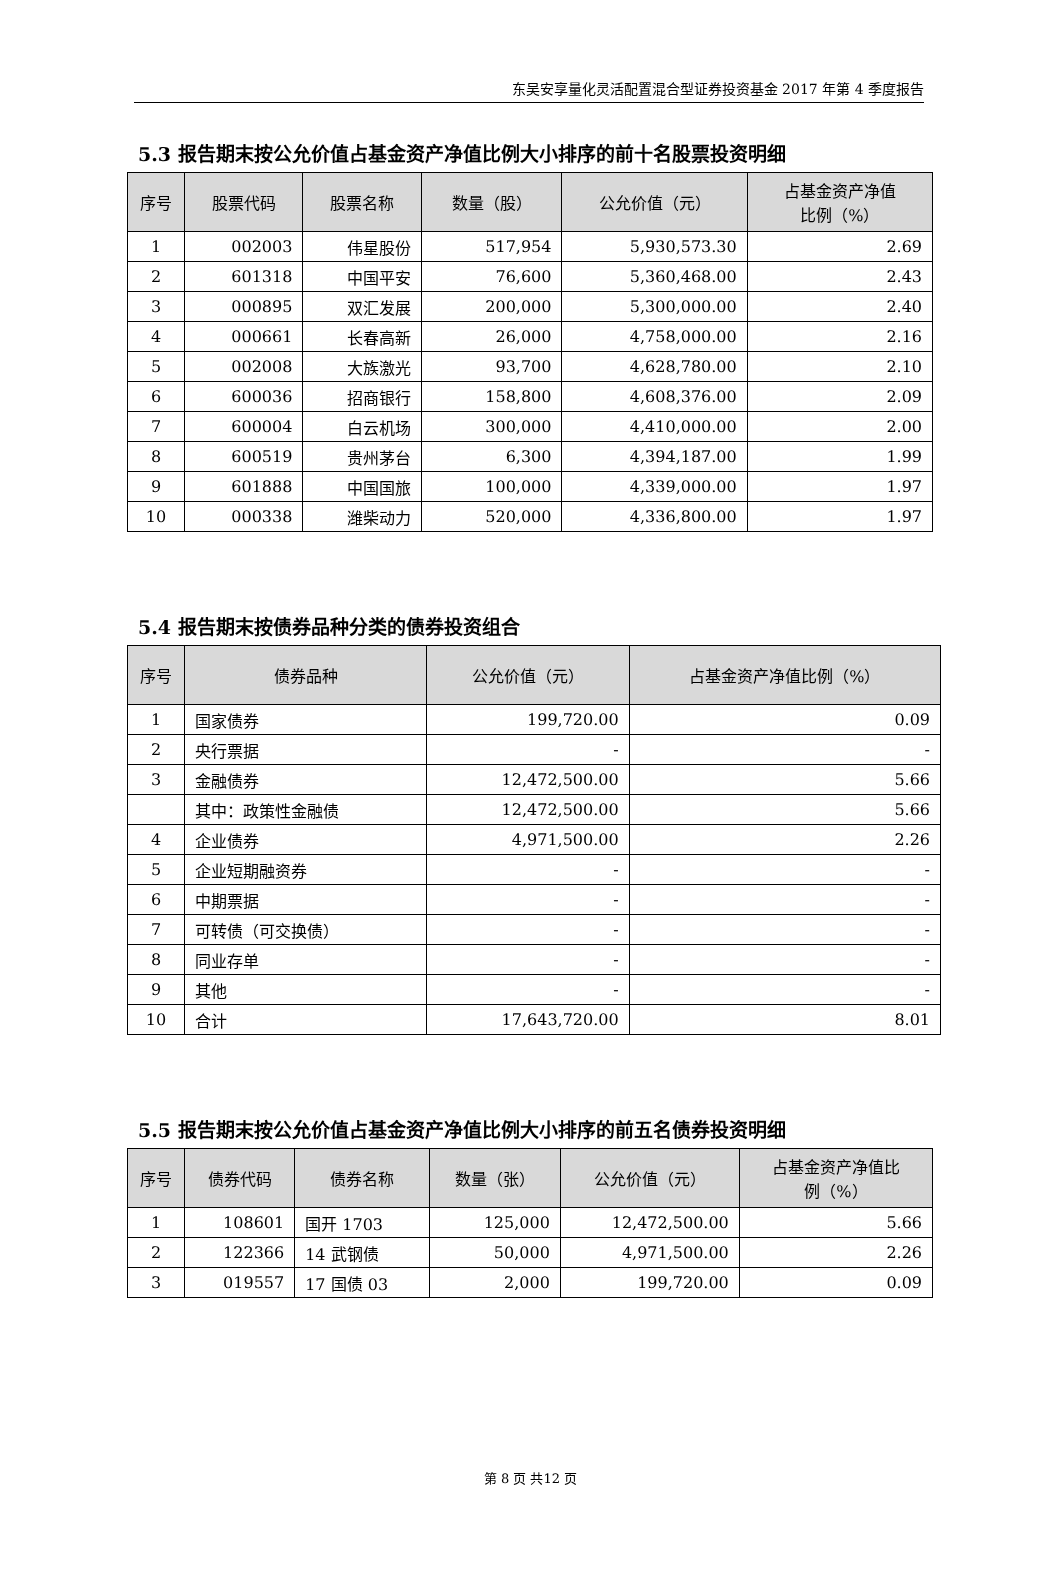东吴安享量化灵活配置混合型证券投资基金 2017 年第 4 季度报告
5.3 报告期末按公允价值占基金资产净值比例大小排序的前十名股票投资明细
| 序号 | 股票代码 | 股票名称 | 数量（股） | 公允价值（元） | 占基金资产净值 比例（%） |
| --- | --- | --- | --- | --- | --- |
| 1 | 002003 | 伟星股份 | 517,954 | 5,930,573.30 | 2.69 |
| 2 | 601318 | 中国平安 | 76,600 | 5,360,468.00 | 2.43 |
| 3 | 000895 | 双汇发展 | 200,000 | 5,300,000.00 | 2.40 |
| 4 | 000661 | 长春高新 | 26,000 | 4,758,000.00 | 2.16 |
| 5 | 002008 | 大族激光 | 93,700 | 4,628,780.00 | 2.10 |
| 6 | 600036 | 招商银行 | 158,800 | 4,608,376.00 | 2.09 |
| 7 | 600004 | 白云机场 | 300,000 | 4,410,000.00 | 2.00 |
| 8 | 600519 | 贵州茅台 | 6,300 | 4,394,187.00 | 1.99 |
| 9 | 601888 | 中国国旅 | 100,000 | 4,339,000.00 | 1.97 |
| 10 | 000338 | 潍柴动力 | 520,000 | 4,336,800.00 | 1.97 |
5.4 报告期末按债券品种分类的债券投资组合
| 序号 | 债券品种 | 公允价值（元） | 占基金资产净值比例（%） |
| --- | --- | --- | --- |
| 1 | 国家债券 | 199,720.00 | 0.09 |
| 2 | 央行票据 | - | - |
| 3 | 金融债券 | 12,472,500.00 | 5.66 |
| | 其中：政策性金融债 | 12,472,500.00 | 5.66 |
| 4 | 企业债券 | 4,971,500.00 | 2.26 |
| 5 | 企业短期融资券 | - | - |
| 6 | 中期票据 | - | - |
| 7 | 可转债（可交换债） | - | - |
| 8 | 同业存单 | - | - |
| 9 | 其他 | - | - |
| 10 | 合计 | 17,643,720.00 | 8.01 |
5.5 报告期末按公允价值占基金资产净值比例大小排序的前五名债券投资明细
| 序号 | 债券代码 | 债券名称 | 数量（张） | 公允价值（元） | 占基金资产净值比 例（%） |
| --- | --- | --- | --- | --- | --- |
| 1 | 108601 | 国开 1703 | 125,000 | 12,472,500.00 | 5.66 |
| 2 | 122366 | 14 武钢债 | 50,000 | 4,971,500.00 | 2.26 |
| 3 | 019557 | 17 国债 03 | 2,000 | 199,720.00 | 0.09 |
第 8 页 共12 页